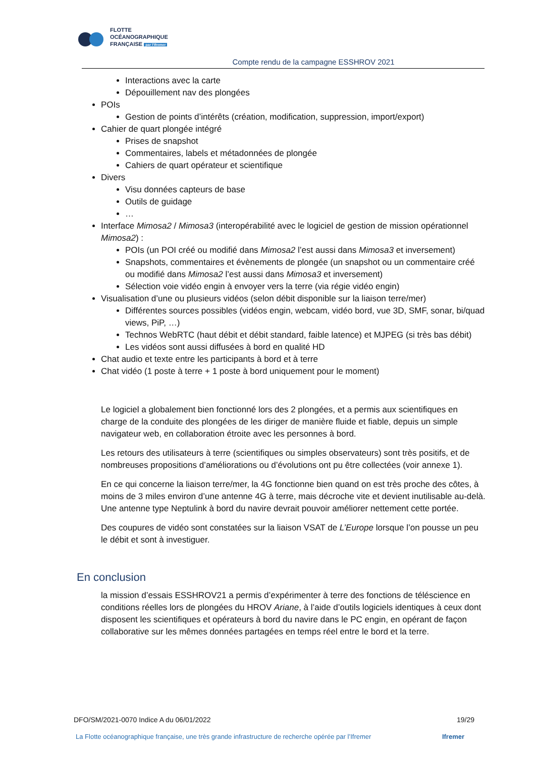FLOTTE
OCÉANOGRAPHIQUE
FRANÇAISE par l'Ifremer
Compte rendu de la campagne ESSHROV 2021
Interactions avec la carte
Dépouillement nav des plongées
POIs
Gestion de points d’intérêts (création, modification, suppression, import/export)
Cahier de quart plongée intégré
Prises de snapshot
Commentaires, labels et métadonnées de plongée
Cahiers de quart opérateur et scientifique
Divers
Visu données capteurs de base
Outils de guidage
…
Interface Mimosa2 / Mimosa3 (interopérabilité avec le logiciel de gestion de mission opérationnel Mimosa2) :
POIs (un POI créé ou modifié dans Mimosa2 l’est aussi dans Mimosa3 et inversement)
Snapshots, commentaires et évènements de plongée (un snapshot ou un commentaire créé ou modifié dans Mimosa2 l’est aussi dans Mimosa3 et inversement)
Sélection voie vidéo engin à envoyer vers la terre (via régie vidéo engin)
Visualisation d’une ou plusieurs vidéos (selon débit disponible sur la liaison terre/mer)
Différentes sources possibles (vidéos engin, webcam, vidéo bord, vue 3D, SMF, sonar, bi/quad views, PiP, …)
Technos WebRTC (haut débit et débit standard, faible latence) et MJPEG (si très bas débit)
Les vidéos sont aussi diffusées à bord en qualité HD
Chat audio et texte entre les participants à bord et à terre
Chat vidéo (1 poste à terre + 1 poste à bord uniquement pour le moment)
Le logiciel a globalement bien fonctionné lors des 2 plongées, et a permis aux scientifiques en charge de la conduite des plongées de les diriger de manière fluide et fiable, depuis un simple navigateur web, en collaboration étroite avec les personnes à bord.
Les retours des utilisateurs à terre (scientifiques ou simples observateurs) sont très positifs, et de nombreuses propositions d’améliorations ou d’évolutions ont pu être collectées (voir annexe 1).
En ce qui concerne la liaison terre/mer, la 4G fonctionne bien quand on est très proche des côtes, à moins de 3 miles environ d’une antenne 4G à terre, mais décroche vite et devient inutilisable au-delà. Une antenne type Neptulink à bord du navire devrait pouvoir améliorer nettement cette portée.
Des coupures de vidéo sont constatées sur la liaison VSAT de L’Europe lorsque l’on pousse un peu le débit et sont à investiguer.
En conclusion
la mission d’essais ESSHROV21 a permis d’expérimenter à terre des fonctions de téléscience en conditions réelles lors de plongées du HROV Ariane, à l’aide d’outils logiciels identiques à ceux dont disposent les scientifiques et opérateurs à bord du navire dans le PC engin, en opérant de façon collaborative sur les mêmes données partagées en temps réel entre le bord et la terre.
DFO/SM/2021-0070 Indice A du 06/01/2022 19/29
La Flotte océanographique française, une très grande infrastructure de recherche opérée par l’Ifremer Ifremer